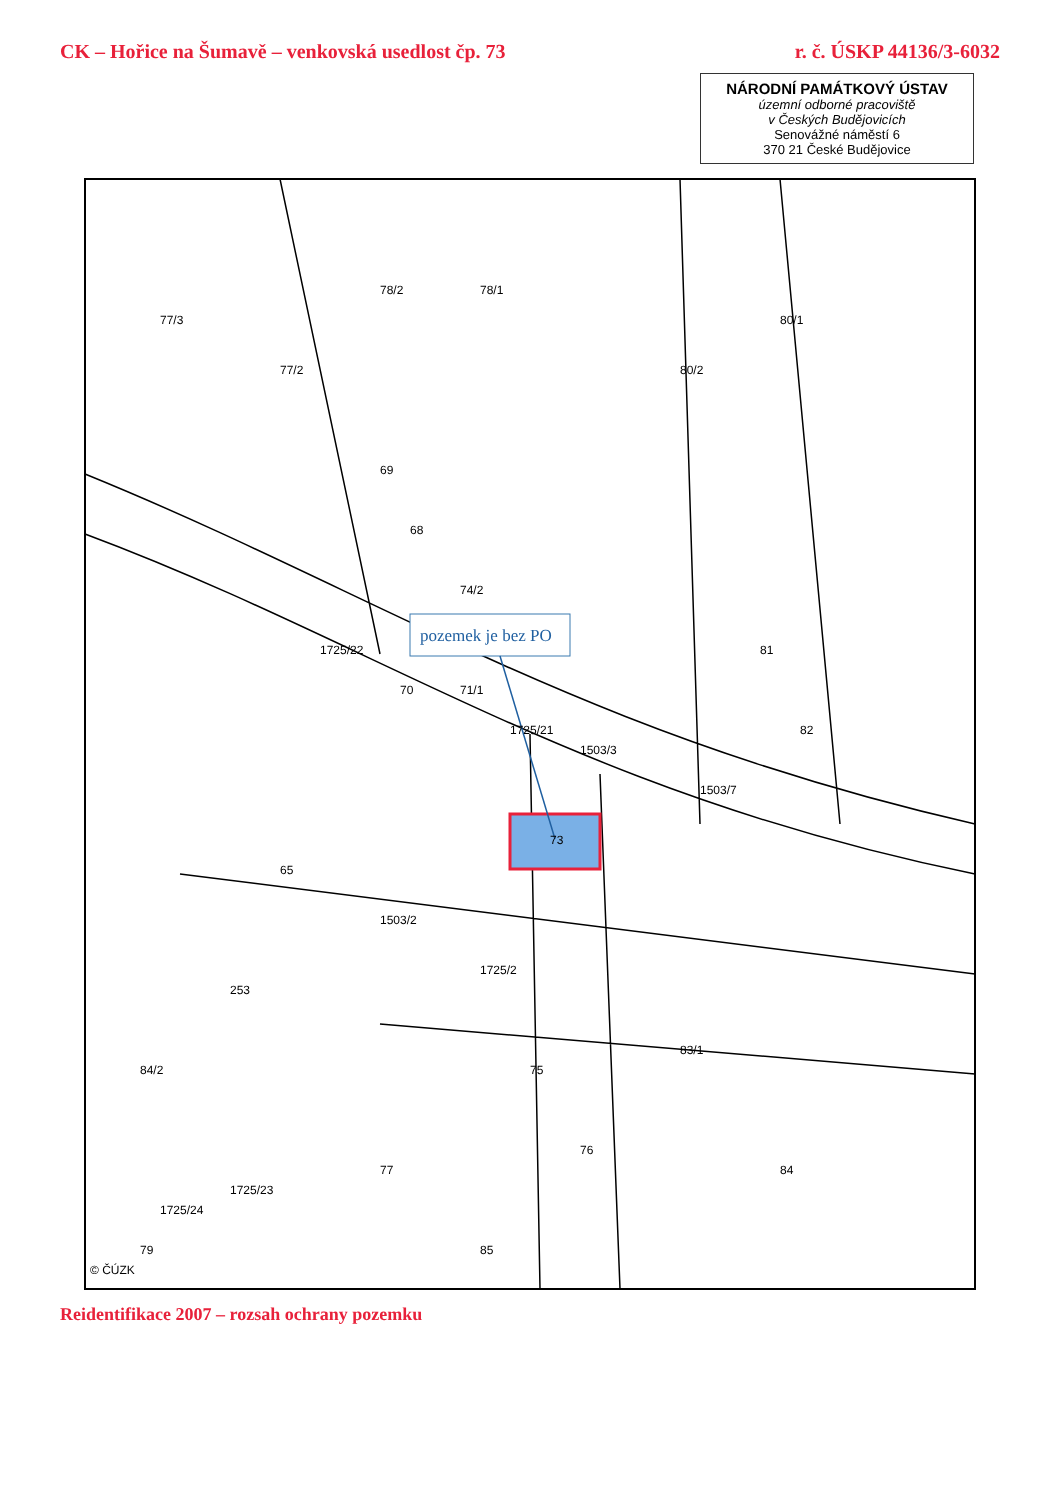CK – Hořice na Šumavě – venkovská usedlost čp. 73
r. č. ÚSKP 44136/3-6032
NÁRODNÍ PAMÁTKOVÝ ÚSTAV
územní odborné pracoviště
v Českých Budějovicích
Senovážné náměstí 6
370 21 České Budějovice
pozemek je bez PO
77/3
77/2
78/2
78/1
80/2
80/1
69
68
74/2
71/1
70
1725/22
1725/21
1503/3
73
1503/7
82
81
65
1503/2
1725/2
253
75
83/1
76
77
1725/23
1725/24
79
84
84/2
85
© ČÚZK
Reidentifikace 2007 – rozsah ochrany pozemku